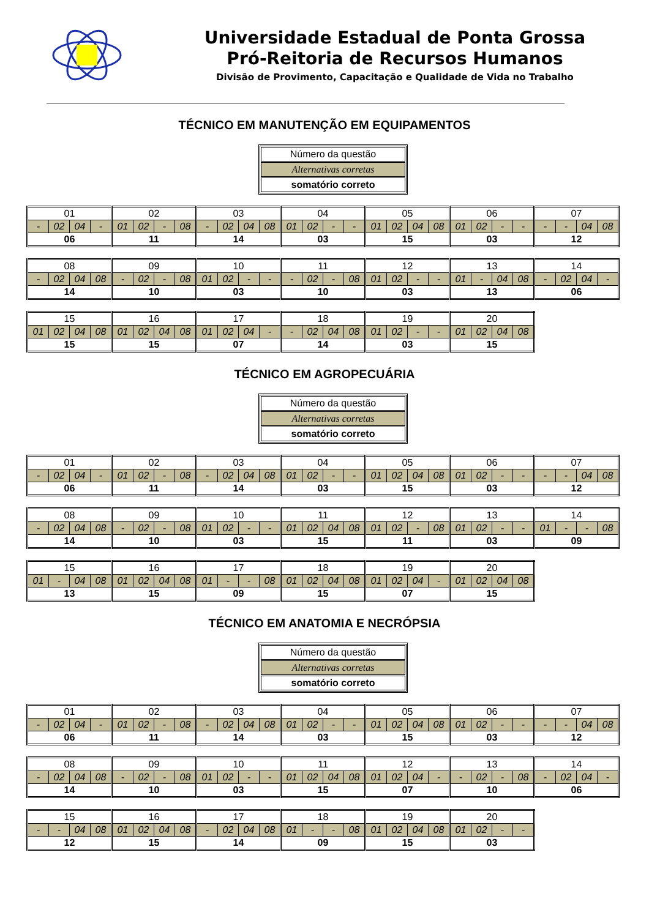Universidade Estadual de Ponta Grossa
Pró-Reitoria de Recursos Humanos
Divisão de Provimento, Capacitação e Qualidade de Vida no Trabalho
TÉCNICO EM MANUTENÇÃO EM EQUIPAMENTOS
Número da questão
Alternativas corretas
somatório correto
| 01 | | | | 02 | | | | 03 | | | | 04 | | | | 05 | | | | 06 | | | | 07 | | | |
| - | 02 | 04 | - | 01 | 02 | - | 08 | - | 02 | 04 | 08 | 01 | 02 | - | - | 01 | 02 | 04 | 08 | 01 | 02 | - | - | - | - | 04 | 08 |
| 06 | | | | 11 | | | | 14 | | | | 03 | | | | 15 | | | | 03 | | | | 12 | | | |
| 08 | | | | 09 | | | | 10 | | | | 11 | | | | 12 | | | | 13 | | | | 14 | | | |
| - | 02 | 04 | 08 | - | 02 | - | 08 | 01 | 02 | - | - | - | 02 | - | 08 | 01 | 02 | - | - | 01 | - | 04 | 08 | - | 02 | 04 | - |
| 14 | | | | 10 | | | | 03 | | | | 10 | | | | 03 | | | | 13 | | | | 06 | | | |
| 15 | | | | 16 | | | | 17 | | | | 18 | | | | 19 | | | | 20 | | | |
| 01 | 02 | 04 | 08 | 01 | 02 | 04 | 08 | 01 | 02 | 04 | - | - | 02 | 04 | 08 | 01 | 02 | - | - | 01 | 02 | 04 | 08 |
| 15 | | | | 15 | | | | 07 | | | | 14 | | | | 03 | | | | 15 | | | |
TÉCNICO EM AGROPECUÁRIA
Número da questão
Alternativas corretas
somatório correto
| 01 | | | | 02 | | | | 03 | | | | 04 | | | | 05 | | | | 06 | | | | 07 | | | |
| - | 02 | 04 | - | 01 | 02 | - | 08 | - | 02 | 04 | 08 | 01 | 02 | - | - | 01 | 02 | 04 | 08 | 01 | 02 | - | - | - | - | 04 | 08 |
| 06 | | | | 11 | | | | 14 | | | | 03 | | | | 15 | | | | 03 | | | | 12 | | | |
| 08 | | | | 09 | | | | 10 | | | | 11 | | | | 12 | | | | 13 | | | | 14 | | | |
| - | 02 | 04 | 08 | - | 02 | - | 08 | 01 | 02 | - | - | 01 | 02 | 04 | 08 | 01 | 02 | - | 08 | 01 | 02 | - | - | 01 | - | - | 08 |
| 14 | | | | 10 | | | | 03 | | | | 15 | | | | 11 | | | | 03 | | | | 09 | | | |
| 15 | | | | 16 | | | | 17 | | | | 18 | | | | 19 | | | | 20 | | | |
| 01 | - | 04 | 08 | 01 | 02 | 04 | 08 | 01 | - | - | 08 | 01 | 02 | 04 | 08 | 01 | 02 | 04 | - | 01 | 02 | 04 | 08 |
| 13 | | | | 15 | | | | 09 | | | | 15 | | | | 07 | | | | 15 | | | |
TÉCNICO EM ANATOMIA E NECRÓPSIA
Número da questão
Alternativas corretas
somatório correto
| 01 | | | | 02 | | | | 03 | | | | 04 | | | | 05 | | | | 06 | | | | 07 | | | |
| - | 02 | 04 | - | 01 | 02 | - | 08 | - | 02 | 04 | 08 | 01 | 02 | - | - | 01 | 02 | 04 | 08 | 01 | 02 | - | - | - | - | 04 | 08 |
| 06 | | | | 11 | | | | 14 | | | | 03 | | | | 15 | | | | 03 | | | | 12 | | | |
| 08 | | | | 09 | | | | 10 | | | | 11 | | | | 12 | | | | 13 | | | | 14 | | | |
| - | 02 | 04 | 08 | - | 02 | - | 08 | 01 | 02 | - | - | 01 | 02 | 04 | 08 | 01 | 02 | 04 | - | - | 02 | - | 08 | - | 02 | 04 | - |
| 14 | | | | 10 | | | | 03 | | | | 15 | | | | 07 | | | | 10 | | | | 06 | | | |
| 15 | | | | 16 | | | | 17 | | | | 18 | | | | 19 | | | | 20 | | | |
| - | - | 04 | 08 | 01 | 02 | 04 | 08 | - | 02 | 04 | 08 | 01 | - | - | 08 | 01 | 02 | 04 | 08 | 01 | 02 | - | - |
| 12 | | | | 15 | | | | 14 | | | | 09 | | | | 15 | | | | 03 | | | |